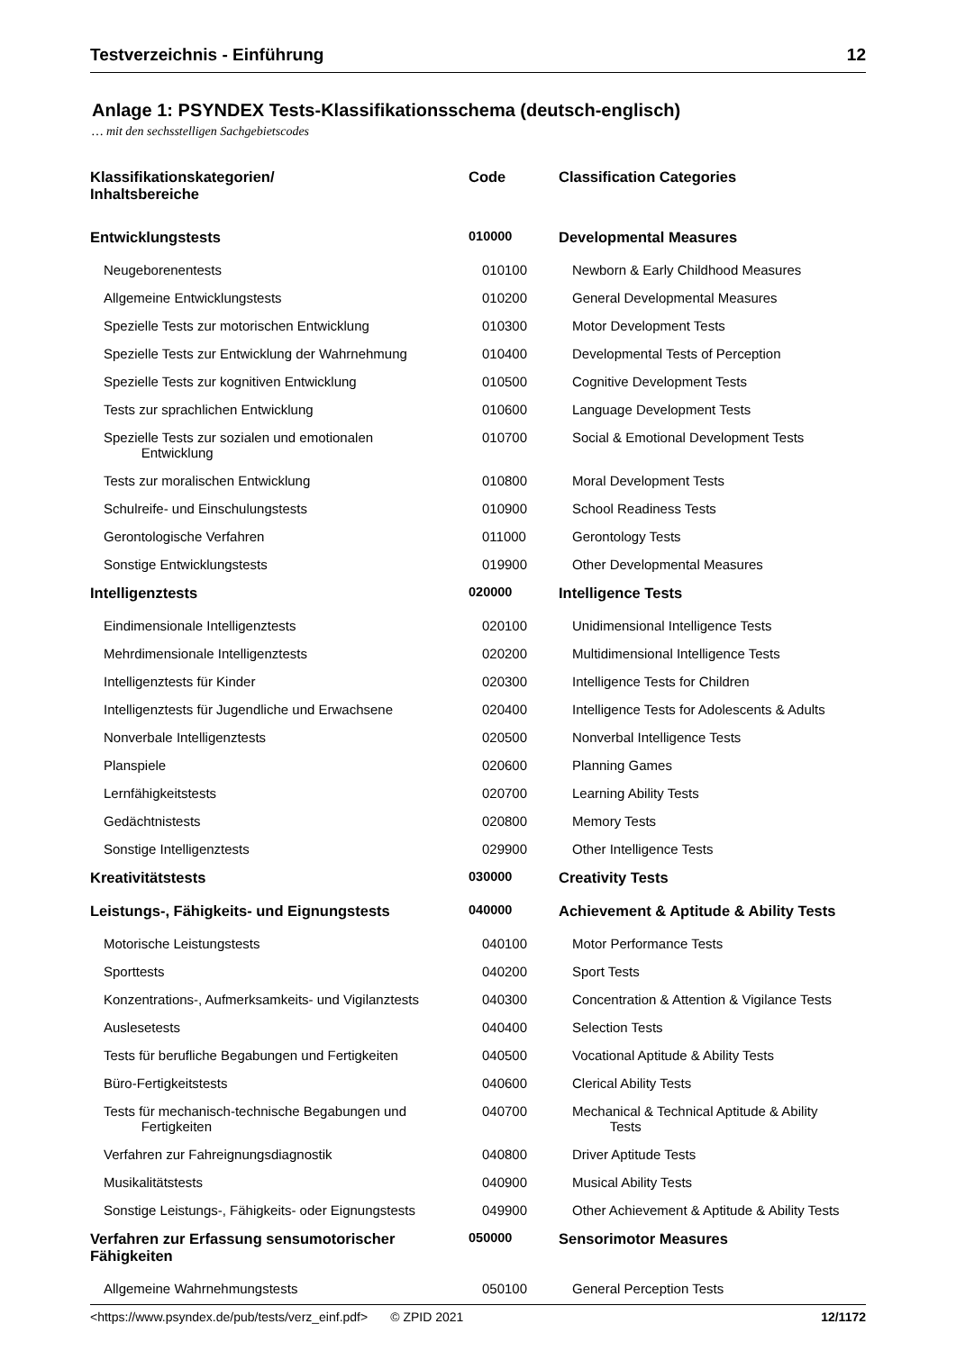Testverzeichnis - Einführung 12
Anlage 1: PSYNDEX Tests-Klassifikationsschema (deutsch-englisch)
… mit den sechsstelligen Sachgebietscodes
| Klassifikationskategorien/ Inhaltsbereiche | Code | Classification Categories |
| --- | --- | --- |
| Entwicklungstests | 010000 | Developmental Measures |
| Neugeborenentests | 010100 | Newborn & Early Childhood Measures |
| Allgemeine Entwicklungstests | 010200 | General Developmental Measures |
| Spezielle Tests zur motorischen Entwicklung | 010300 | Motor Development Tests |
| Spezielle Tests zur Entwicklung der Wahrnehmung | 010400 | Developmental Tests of Perception |
| Spezielle Tests zur kognitiven Entwicklung | 010500 | Cognitive Development Tests |
| Tests zur sprachlichen Entwicklung | 010600 | Language Development Tests |
| Spezielle Tests zur sozialen und emotionalen Entwicklung | 010700 | Social & Emotional Development Tests |
| Tests zur moralischen Entwicklung | 010800 | Moral Development Tests |
| Schulreife- und Einschulungstests | 010900 | School Readiness Tests |
| Gerontologische Verfahren | 011000 | Gerontology Tests |
| Sonstige Entwicklungstests | 019900 | Other Developmental Measures |
| Intelligenztests | 020000 | Intelligence Tests |
| Eindimensionale Intelligenztests | 020100 | Unidimensional Intelligence Tests |
| Mehrdimensionale Intelligenztests | 020200 | Multidimensional Intelligence Tests |
| Intelligenztests für Kinder | 020300 | Intelligence Tests for Children |
| Intelligenztests für Jugendliche und Erwachsene | 020400 | Intelligence Tests for Adolescents & Adults |
| Nonverbale Intelligenztests | 020500 | Nonverbal Intelligence Tests |
| Planspiele | 020600 | Planning Games |
| Lernfähigkeitstests | 020700 | Learning Ability Tests |
| Gedächtnistests | 020800 | Memory Tests |
| Sonstige Intelligenztests | 029900 | Other Intelligence Tests |
| Kreativitätstests | 030000 | Creativity Tests |
| Leistungs-, Fähigkeits- und Eignungstests | 040000 | Achievement & Aptitude & Ability Tests |
| Motorische Leistungstests | 040100 | Motor Performance Tests |
| Sporttests | 040200 | Sport Tests |
| Konzentrations-, Aufmerksamkeits- und Vigilanztests | 040300 | Concentration & Attention & Vigilance Tests |
| Auslesetests | 040400 | Selection Tests |
| Tests für berufliche Begabungen und Fertigkeiten | 040500 | Vocational Aptitude & Ability Tests |
| Büro-Fertigkeitstests | 040600 | Clerical Ability Tests |
| Tests für mechanisch-technische Begabungen und Fertigkeiten | 040700 | Mechanical & Technical Aptitude & Ability Tests |
| Verfahren zur Fahreignungsdiagnostik | 040800 | Driver Aptitude Tests |
| Musikalitätstests | 040900 | Musical Ability Tests |
| Sonstige Leistungs-, Fähigkeits- oder Eignungstests | 049900 | Other Achievement & Aptitude & Ability Tests |
| Verfahren zur Erfassung sensumotorischer Fähigkeiten | 050000 | Sensorimotor Measures |
| Allgemeine Wahrnehmungstests | 050100 | General Perception Tests |
<https://www.psyndex.de/pub/tests/verz_einf.pdf> © ZPID 2021 12/1172